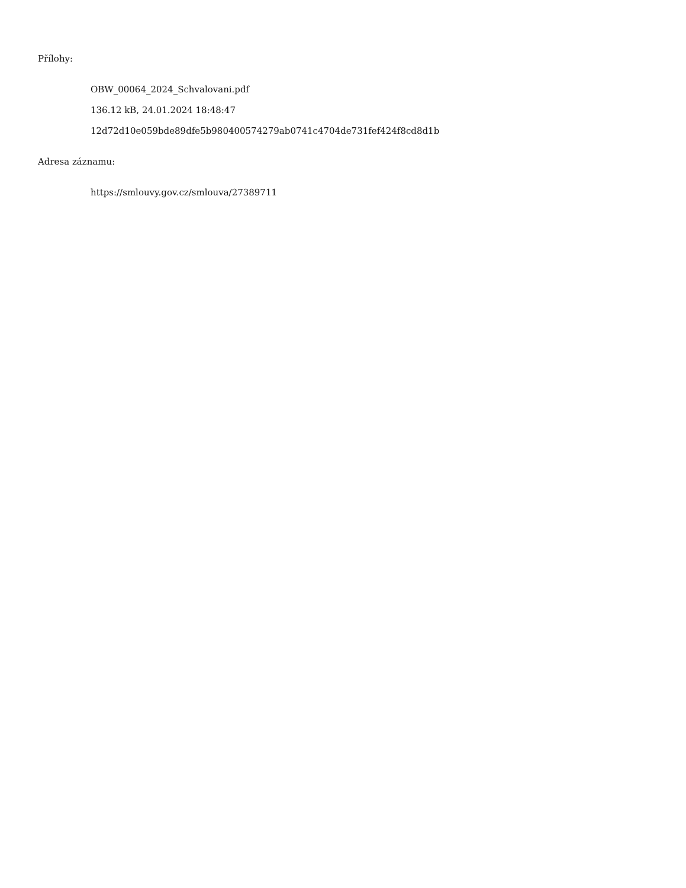Přílohy:
OBW_00064_2024_Schvalovani.pdf
136.12 kB, 24.01.2024 18:48:47
12d72d10e059bde89dfe5b980400574279ab0741c4704de731fef424f8cd8d1b
Adresa záznamu:
https://smlouvy.gov.cz/smlouva/27389711